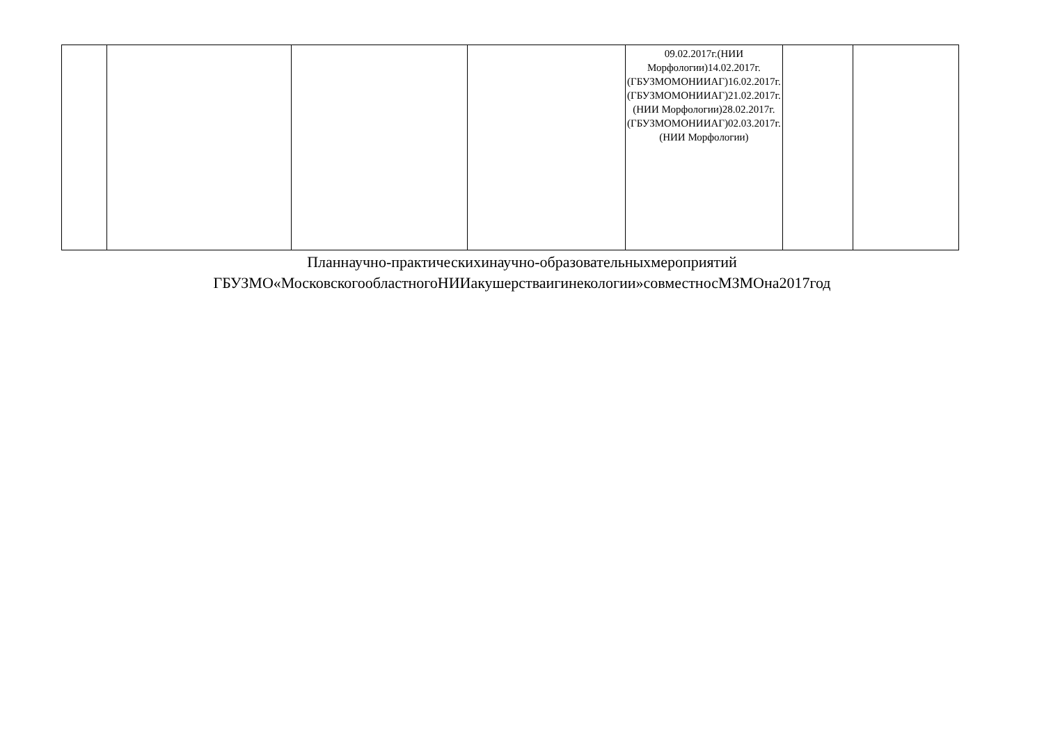| | | | | 09.02.2017г.(НИИ Морфологии)14.02.2017г.(ГБУЗМОМОНИИАГ)16.02.2017г.(ГБУЗМОМОНИИАГ)21.02.2017г.(НИИ Морфологии)28.02.2017г.(ГБУЗМОМОНИИАГ)02.03.2017г.(НИИ Морфологии) | | |
Планнаучно-практическихинаучно-образовательныхмероприятий
ГБУЗМО«МосковскогообластногоНИИакушерстваигинекологии»совместносМЗМОна2017год